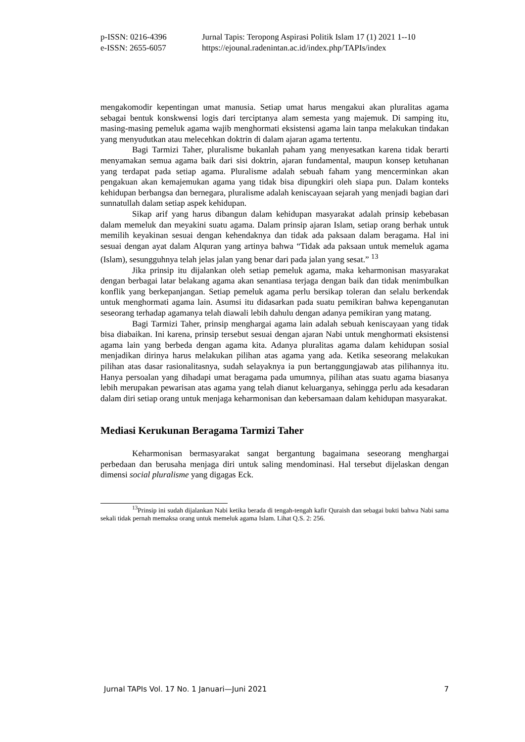| p-ISSN: 0216-4396 | Jurnal Tapis: Teropong Aspirasi Politik Islam 17 (1) 2021 1--10 |
| e-ISSN: 2655-6057 | https://ejounal.radenintan.ac.id/index.php/TAPIs/index |
mengakomodir kepentingan umat manusia. Setiap umat harus mengakui akan pluralitas agama sebagai bentuk konskwensi logis dari terciptanya alam semesta yang majemuk. Di samping itu, masing-masing pemeluk agama wajib menghormati eksistensi agama lain tanpa melakukan tindakan yang menyudutkan atau melecehkan doktrin di dalam ajaran agama tertentu.
Bagi Tarmizi Taher, pluralisme bukanlah paham yang menyesatkan karena tidak berarti menyamakan semua agama baik dari sisi doktrin, ajaran fundamental, maupun konsep ketuhanan yang terdapat pada setiap agama. Pluralisme adalah sebuah faham yang mencerminkan akan pengakuan akan kemajemukan agama yang tidak bisa dipungkiri oleh siapa pun. Dalam konteks kehidupan berbangsa dan bernegara, pluralisme adalah keniscayaan sejarah yang menjadi bagian dari sunnatullah dalam setiap aspek kehidupan.
Sikap arif yang harus dibangun dalam kehidupan masyarakat adalah prinsip kebebasan dalam memeluk dan meyakini suatu agama. Dalam prinsip ajaran Islam, setiap orang berhak untuk memilih keyakinan sesuai dengan kehendaknya dan tidak ada paksaan dalam beragama. Hal ini sesuai dengan ayat dalam Alquran yang artinya bahwa “Tidak ada paksaan untuk memeluk agama (Islam), sesungguhnya telah jelas jalan yang benar dari pada jalan yang sesat.” <sup>13</sup>
Jika prinsip itu dijalankan oleh setiap pemeluk agama, maka keharmonisan masyarakat dengan berbagai latar belakang agama akan senantiasa terjaga dengan baik dan tidak menimbulkan konflik yang berkepanjangan. Setiap pemeluk agama perlu bersikap toleran dan selalu berkendak untuk menghormati agama lain. Asumsi itu didasarkan pada suatu pemikiran bahwa kepenganutan seseorang terhadap agamanya telah diawali lebih dahulu dengan adanya pemikiran yang matang.
Bagi Tarmizi Taher, prinsip menghargai agama lain adalah sebuah keniscayaan yang tidak bisa diabaikan. Ini karena, prinsip tersebut sesuai dengan ajaran Nabi untuk menghormati eksistensi agama lain yang berbeda dengan agama kita. Adanya pluralitas agama dalam kehidupan sosial menjadikan dirinya harus melakukan pilihan atas agama yang ada. Ketika seseorang melakukan pilihan atas dasar rasionalitasnya, sudah selayaknya ia pun bertanggungjawab atas pilihannya itu. Hanya persoalan yang dihadapi umat beragama pada umumnya, pilihan atas suatu agama biasanya lebih merupakan pewarisan atas agama yang telah dianut keluarganya, sehingga perlu ada kesadaran dalam diri setiap orang untuk menjaga keharmonisan dan kebersamaan dalam kehidupan masyarakat.
Mediasi Kerukunan Beragama Tarmizi Taher
Keharmonisan bermasyarakat sangat bergantung bagaimana seseorang menghargai perbedaan dan berusaha menjaga diri untuk saling mendominasi. Hal tersebut dijelaskan dengan dimensi social pluralisme yang digagas Eck.
<sup>13</sup> Prinsip ini sudah dijalankan Nabi ketika berada di tengah-tengah kafir Quraish dan sebagai bukti bahwa Nabi sama sekali tidak pernah memaksa orang untuk memeluk agama Islam. Lihat Q.S. 2: 256.
Jurnal TAPIs Vol. 17 No. 1 Januari—Juni 2021 7